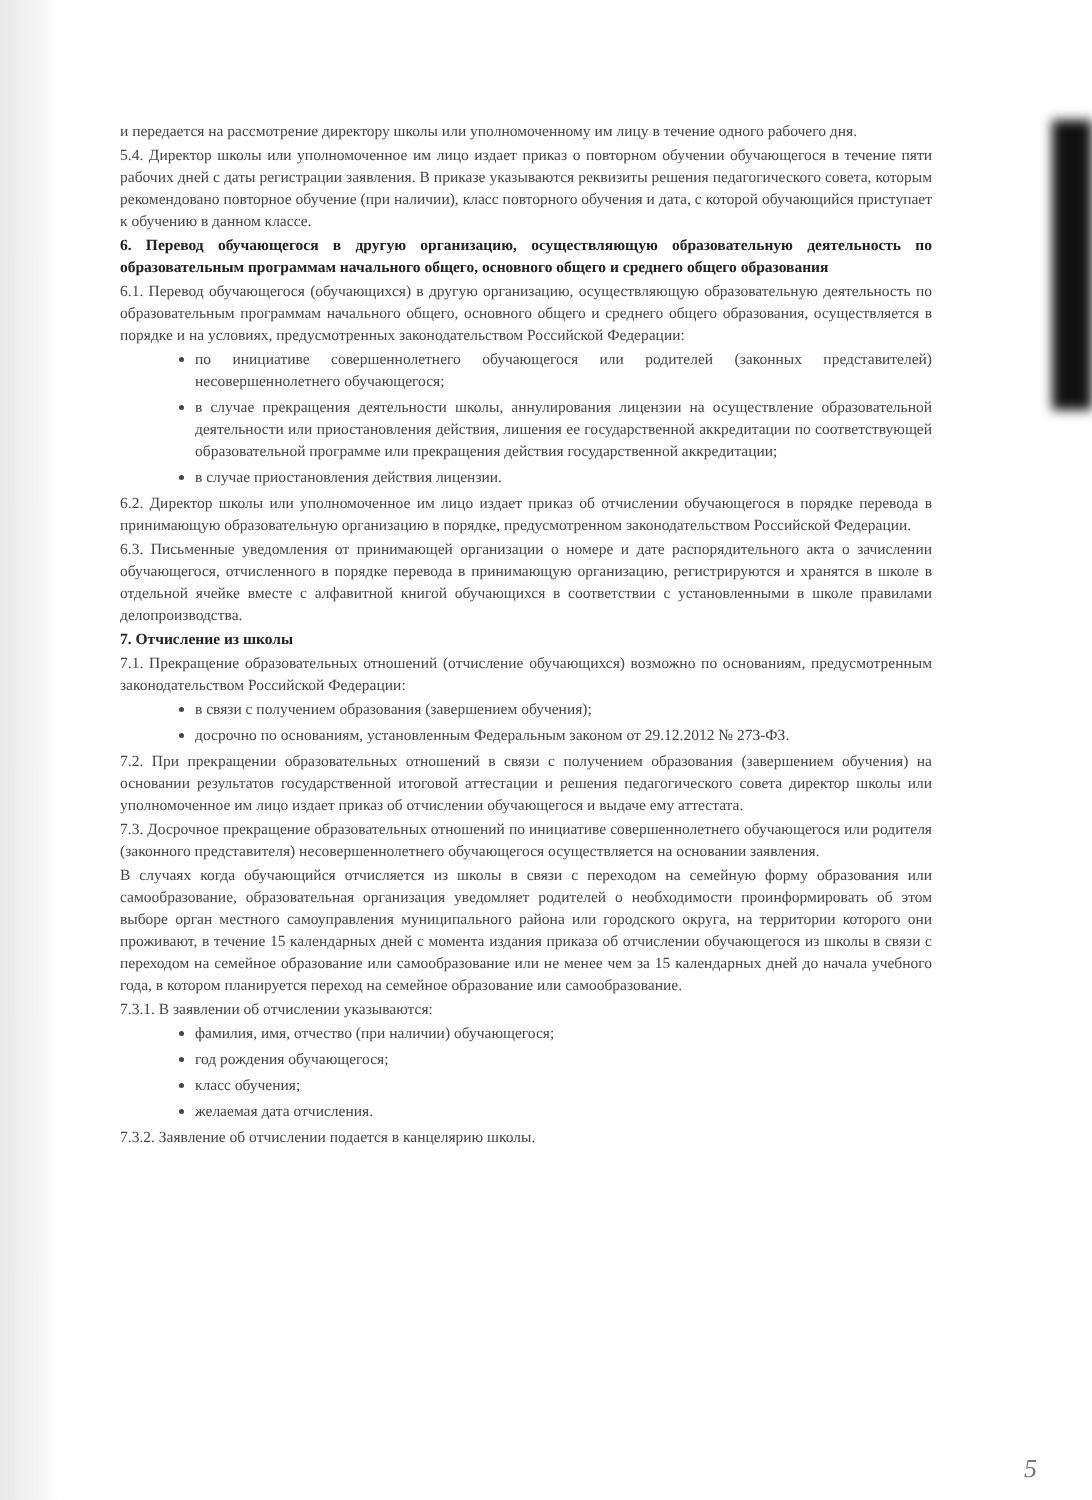и передается на рассмотрение директору школы или уполномоченному им лицу в течение одного рабочего дня.
5.4. Директор школы или уполномоченное им лицо издает приказ о повторном обучении обучающегося в течение пяти рабочих дней с даты регистрации заявления. В приказе указываются реквизиты решения педагогического совета, которым рекомендовано повторное обучение (при наличии), класс повторного обучения и дата, с которой обучающийся приступает к обучению в данном классе.
6. Перевод обучающегося в другую организацию, осуществляющую образовательную деятельность по образовательным программам начального общего, основного общего и среднего общего образования
6.1. Перевод обучающегося (обучающихся) в другую организацию, осуществляющую образовательную деятельность по образовательным программам начального общего, основного общего и среднего общего образования, осуществляется в порядке и на условиях, предусмотренных законодательством Российской Федерации:
по инициативе совершеннолетнего обучающегося или родителей (законных представителей) несовершеннолетнего обучающегося;
в случае прекращения деятельности школы, аннулирования лицензии на осуществление образовательной деятельности или приостановления действия, лишения ее государственной аккредитации по соответствующей образовательной программе или прекращения действия государственной аккредитации;
в случае приостановления действия лицензии.
6.2. Директор школы или уполномоченное им лицо издает приказ об отчислении обучающегося в порядке перевода в принимающую образовательную организацию в порядке, предусмотренном законодательством Российской Федерации.
6.3. Письменные уведомления от принимающей организации о номере и дате распорядительного акта о зачислении обучающегося, отчисленного в порядке перевода в принимающую организацию, регистрируются и хранятся в школе в отдельной ячейке вместе с алфавитной книгой обучающихся в соответствии с установленными в школе правилами делопроизводства.
7. Отчисление из школы
7.1. Прекращение образовательных отношений (отчисление обучающихся) возможно по основаниям, предусмотренным законодательством Российской Федерации:
в связи с получением образования (завершением обучения);
досрочно по основаниям, установленным Федеральным законом от 29.12.2012 № 273-ФЗ.
7.2. При прекращении образовательных отношений в связи с получением образования (завершением обучения) на основании результатов государственной итоговой аттестации и решения педагогического совета директор школы или уполномоченное им лицо издает приказ об отчислении обучающегося и выдаче ему аттестата.
7.3. Досрочное прекращение образовательных отношений по инициативе совершеннолетнего обучающегося или родителя (законного представителя) несовершеннолетнего обучающегося осуществляется на основании заявления.
В случаях когда обучающийся отчисляется из школы в связи с переходом на семейную форму образования или самообразование, образовательная организация уведомляет родителей о необходимости проинформировать об этом выборе орган местного самоуправления муниципального района или городского округа, на территории которого они проживают, в течение 15 календарных дней с момента издания приказа об отчислении обучающегося из школы в связи с переходом на семейное образование или самообразование или не менее чем за 15 календарных дней до начала учебного года, в котором планируется переход на семейное образование или самообразование.
7.3.1. В заявлении об отчислении указываются:
фамилия, имя, отчество (при наличии) обучающегося;
год рождения обучающегося;
класс обучения;
желаемая дата отчисления.
7.3.2. Заявление об отчислении подается в канцелярию школы.
5